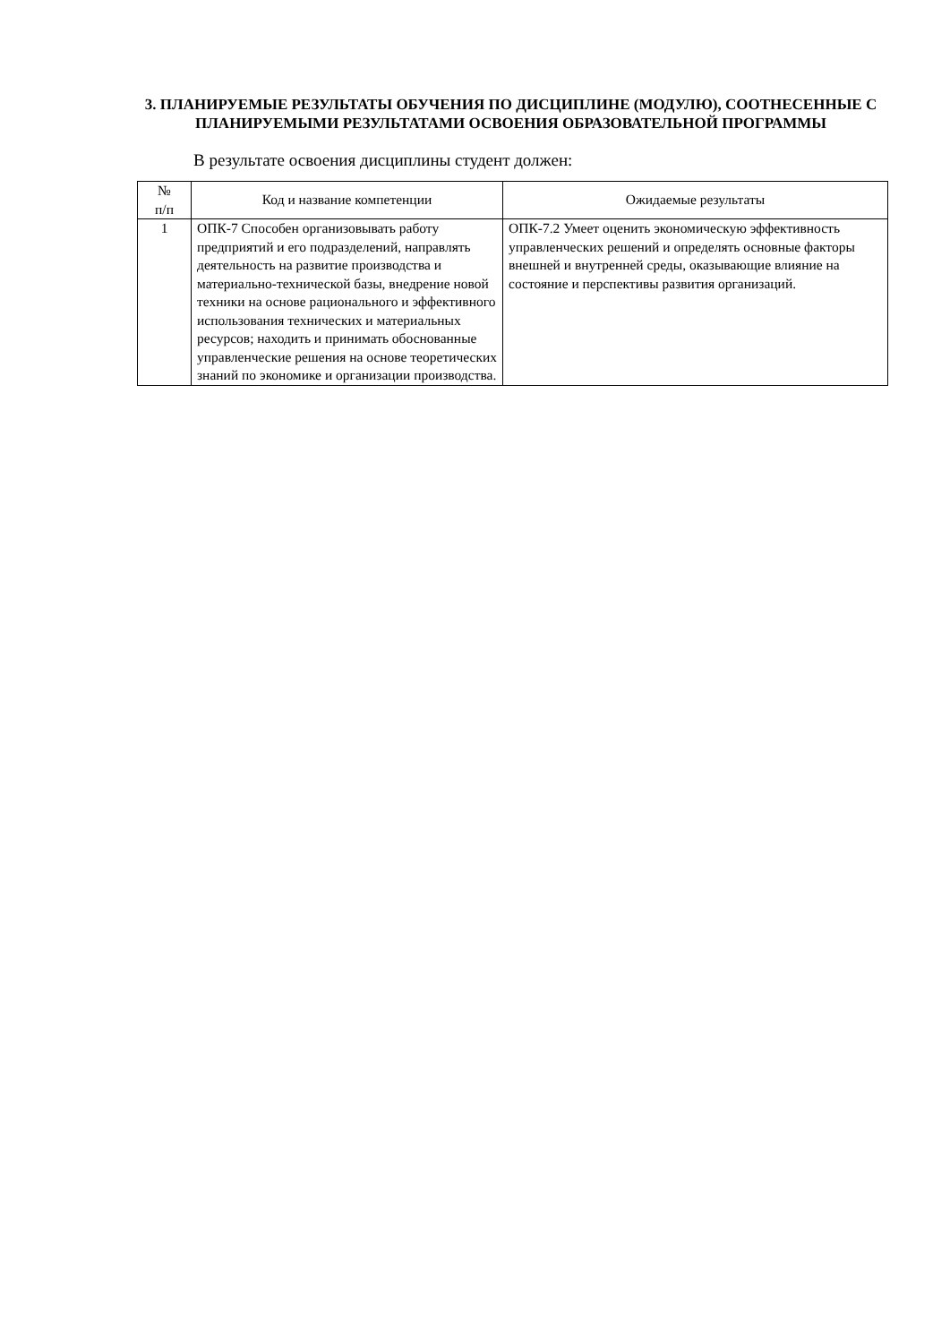3. ПЛАНИРУЕМЫЕ РЕЗУЛЬТАТЫ ОБУЧЕНИЯ ПО ДИСЦИПЛИНЕ (МОДУЛЮ), СООТНЕСЕННЫЕ С ПЛАНИРУЕМЫМИ РЕЗУЛЬТАТАМИ ОСВОЕНИЯ ОБРАЗОВАТЕЛЬНОЙ ПРОГРАММЫ
В результате освоения дисциплины студент должен:
| № п/п | Код и название компетенции | Ожидаемые результаты |
| --- | --- | --- |
| 1 | ОПК-7 Способен организовывать работу предприятий и его подразделений, направлять деятельность на развитие производства и материально-технической базы, внедрение новой техники на основе рационального и эффективного использования технических и материальных ресурсов; находить и принимать обоснованные управленческие решения на основе теоретических знаний по экономике и организации производства. | ОПК-7.2 Умеет оценить экономическую эффективность управленческих решений и определять основные факторы внешней и внутренней среды, оказывающие влияние на состояние и перспективы развития организаций. |